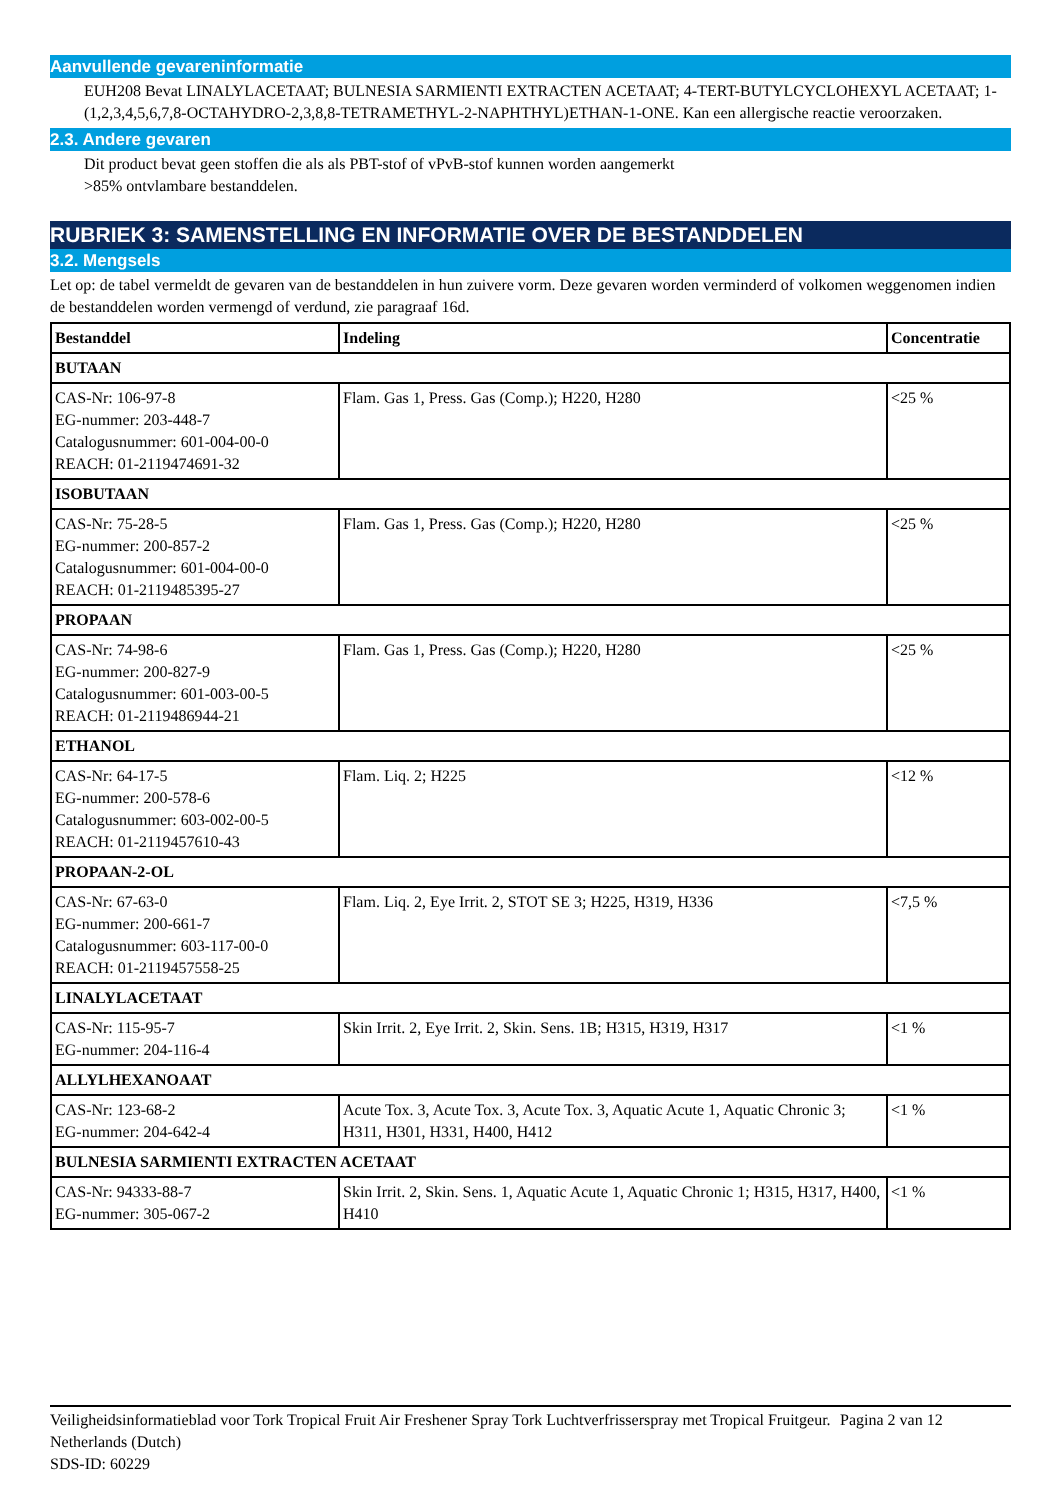Aanvullende gevareninformatie
EUH208 Bevat LINALYLACETAAT; BULNESIA SARMIENTI EXTRACTEN ACETAAT; 4-TERT-BUTYLCYCLOHEXYL ACETAAT; 1-(1,2,3,4,5,6,7,8-OCTAHYDRO-2,3,8,8-TETRAMETHYL-2-NAPHTHYL)ETHAN-1-ONE. Kan een allergische reactie veroorzaken.
2.3. Andere gevaren
Dit product bevat geen stoffen die als als PBT-stof of vPvB-stof kunnen worden aangemerkt
>85% ontvlambare bestanddelen.
RUBRIEK 3: SAMENSTELLING EN INFORMATIE OVER DE BESTANDDELEN
3.2. Mengsels
Let op: de tabel vermeldt de gevaren van de bestanddelen in hun zuivere vorm. Deze gevaren worden verminderd of volkomen weggenomen indien de bestanddelen worden vermengd of verdund, zie paragraaf 16d.
| Bestanddel | Indeling | Concentratie |
| --- | --- | --- |
| BUTAAN | | |
| CAS-Nr: 106-97-8 EG-nummer: 203-448-7 Catalogusnummer: 601-004-00-0 REACH: 01-2119474691-32 | Flam. Gas 1, Press. Gas (Comp.); H220, H280 | <25 % |
| ISOBUTAAN | | |
| CAS-Nr: 75-28-5 EG-nummer: 200-857-2 Catalogusnummer: 601-004-00-0 REACH: 01-2119485395-27 | Flam. Gas 1, Press. Gas (Comp.); H220, H280 | <25 % |
| PROPAAN | | |
| CAS-Nr: 74-98-6 EG-nummer: 200-827-9 Catalogusnummer: 601-003-00-5 REACH: 01-2119486944-21 | Flam. Gas 1, Press. Gas (Comp.); H220, H280 | <25 % |
| ETHANOL | | |
| CAS-Nr: 64-17-5 EG-nummer: 200-578-6 Catalogusnummer: 603-002-00-5 REACH: 01-2119457610-43 | Flam. Liq. 2; H225 | <12 % |
| PROPAAN-2-OL | | |
| CAS-Nr: 67-63-0 EG-nummer: 200-661-7 Catalogusnummer: 603-117-00-0 REACH: 01-2119457558-25 | Flam. Liq. 2, Eye Irrit. 2, STOT SE 3; H225, H319, H336 | <7,5 % |
| LINALYLACETAAT | | |
| CAS-Nr: 115-95-7 EG-nummer: 204-116-4 | Skin Irrit. 2, Eye Irrit. 2, Skin. Sens. 1B; H315, H319, H317 | <1 % |
| ALLYLHEXANOAAT | | |
| CAS-Nr: 123-68-2 EG-nummer: 204-642-4 | Acute Tox. 3, Acute Tox. 3, Acute Tox. 3, Aquatic Acute 1, Aquatic Chronic 3; H311, H301, H331, H400, H412 | <1 % |
| BULNESIA SARMIENTI EXTRACTEN ACETAAT | | |
| CAS-Nr: 94333-88-7 EG-nummer: 305-067-2 | Skin Irrit. 2, Skin. Sens. 1, Aquatic Acute 1, Aquatic Chronic 1; H315, H317, H400, H410 | <1 % |
Veiligheidsinformatieblad voor Tork Tropical Fruit Air Freshener Spray Tork Luchtverfrisserspray met Tropical Fruitgeur.
Netherlands (Dutch)
SDS-ID: 60229
Pagina 2 van 12